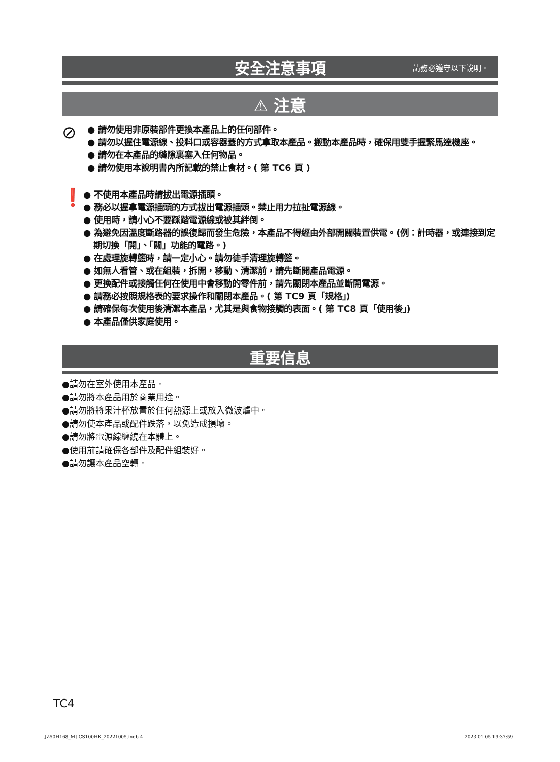安全注意事項 請務必遵守以下說明。
⚠ 注意
⊘
● 請勿使用非原裝部件更換本產品上的任何部件。
● 請勿以握住電源線、投料口或容器蓋的方式拿取本產品。搬動本產品時，確保用雙手握緊馬達機座。
● 請勿在本產品的縫隙裏塞入任何物品。
● 請勿使用本說明書內所記載的禁止食材。( 第 TC6 頁 )
❗
● 不使用本產品時請拔出電源插頭。
● 務必以握拿電源插頭的方式拔出電源插頭。禁止用力拉扯電源線。
● 使用時，請小心不要踩踏電源線或被其絆倒。
● 為避免因溫度斷路器的誤復歸而發生危險，本產品不得經由外部開關裝置供電。(例：計時器，或連接到定期切換「開」、「關」功能的電路。)
● 在處理旋轉籃時，請一定小心。請勿徒手清理旋轉籃。
● 如無人看管、或在組裝，拆開，移動、清潔前，請先斷開產品電源。
● 更換配件或接觸任何在使用中會移動的零件前，請先關閉本產品並斷開電源。
● 請務必按照規格表的要求操作和關閉本產品。( 第 TC9 頁「規格」)
● 請確保每次使用後清潔本產品，尤其是與食物接觸的表面。( 第 TC8 頁「使用後」)
● 本產品僅供家庭使用。
重要信息
●請勿在室外使用本產品。
●請勿將本產品用於商業用途。
●請勿將將果汁杯放置於任何熱源上或放入微波爐中。
●請勿使本產品或配件跌落，以免造成損壞。
●請勿將電源線纏繞在本體上。
●使用前請確保各部件及配件組裝好。
●請勿讓本產品空轉。
TC4
JZ50H168_MJ-CS100HK_20221005.indb 4
2023-01-05 19:37:59